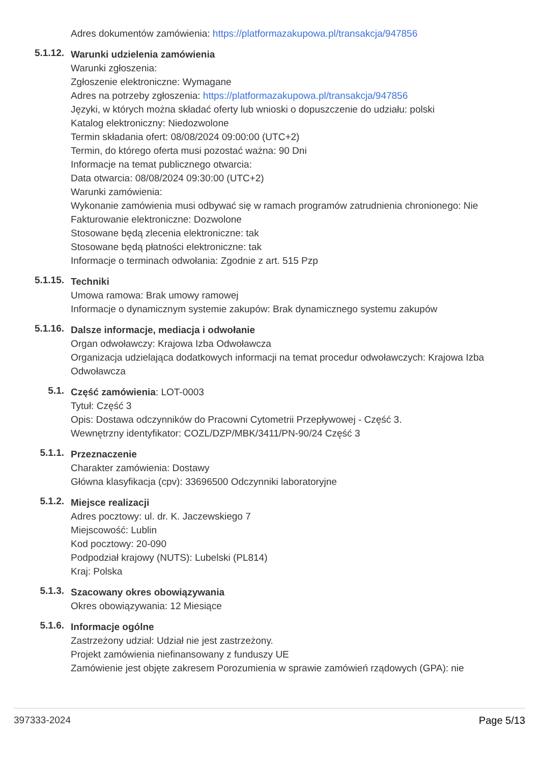Adres dokumentów zamówienia: https://platformazakupowa.pl/transakcja/947856
5.1.12.
Warunki udzielenia zamówienia
Warunki zgłoszenia:
Zgłoszenie elektroniczne: Wymagane
Adres na potrzeby zgłoszenia: https://platformazakupowa.pl/transakcja/947856
Języki, w których można składać oferty lub wnioski o dopuszczenie do udziału: polski
Katalog elektroniczny: Niedozwolone
Termin składania ofert: 08/08/2024 09:00:00 (UTC+2)
Termin, do którego oferta musi pozostać ważna: 90 Dni
Informacje na temat publicznego otwarcia:
Data otwarcia: 08/08/2024 09:30:00 (UTC+2)
Warunki zamówienia:
Wykonanie zamówienia musi odbywać się w ramach programów zatrudnienia chronionego: Nie
Fakturowanie elektroniczne: Dozwolone
Stosowane będą zlecenia elektroniczne: tak
Stosowane będą płatności elektroniczne: tak
Informacje o terminach odwołania: Zgodnie z art. 515 Pzp
5.1.15.
Techniki
Umowa ramowa: Brak umowy ramowej
Informacje o dynamicznym systemie zakupów: Brak dynamicznego systemu zakupów
5.1.16.
Dalsze informacje, mediacja i odwołanie
Organ odwoławczy: Krajowa Izba Odwoławcza
Organizacja udzielająca dodatkowych informacji na temat procedur odwoławczych: Krajowa Izba Odwoławcza
5.1.
Część zamówienia: LOT-0003
Tytuł: Część 3
Opis: Dostawa odczynników do Pracowni Cytometrii Przepływowej - Część 3.
Wewnętrzny identyfikator: COZL/DZP/MBK/3411/PN-90/24 Część 3
5.1.1.
Przeznaczenie
Charakter zamówienia: Dostawy
Główna klasyfikacja (cpv): 33696500 Odczynniki laboratoryjne
5.1.2.
Miejsce realizacji
Adres pocztowy: ul. dr. K. Jaczewskiego 7
Miejscowość: Lublin
Kod pocztowy: 20-090
Podpodział krajowy (NUTS): Lubelski (PL814)
Kraj: Polska
5.1.3.
Szacowany okres obowiązywania
Okres obowiązywania: 12 Miesiące
5.1.6.
Informacje ogólne
Zastrzeżony udział: Udział nie jest zastrzeżony.
Projekt zamówienia niefinansowany z funduszy UE
Zamówienie jest objęte zakresem Porozumienia w sprawie zamówień rządowych (GPA): nie
397333-2024 Page 5/13